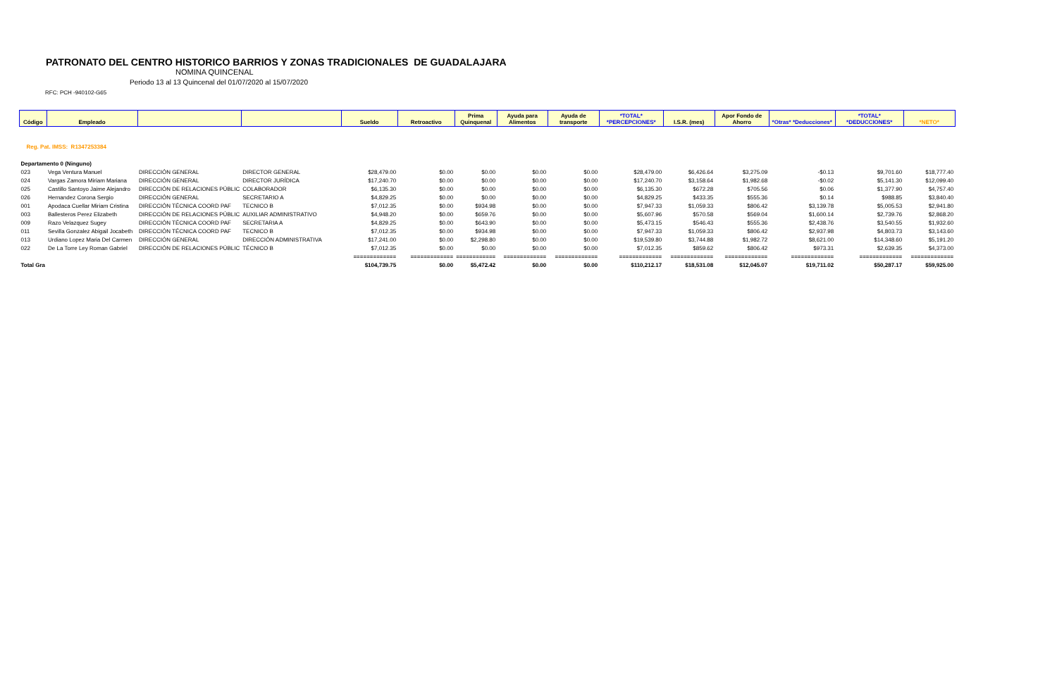PATRONATO DEL CENTRO HISTORICO BARRIOS Y ZONAS TRADICIONALES DE GUADALAJARA
NOMINA QUINCENAL
Periodo 13 al 13 Quincenal del 01/07/2020 al 15/07/2020
RFC: PCH -940102-G65
| Código | Empleado | | | Sueldo | Retroactivo | Prima Quinquenal | Ayuda para Alimentos | Ayuda de transporte | *TOTAL* *PERCEPCIONES* | I.S.R. (mes) | Apor Fondo de Ahorro | *Otras* *Deducciones* | *TOTAL* *DEDUCCIONES* | *NETO* |
| --- | --- | --- | --- | --- | --- | --- | --- | --- | --- | --- | --- | --- | --- | --- |
| Reg. Pat. IMSS: R1347253384 | | | | | | | | | | | | | | |
| Departamento 0 (Ninguno) | | | | | | | | | | | | | | |
| 023 | Vega Ventura Manuel | DIRECCIÓN GENERAL | DIRECTOR GENERAL | $28,479.00 | $0.00 | $0.00 | $0.00 | $0.00 | $28,479.00 | $6,426.64 | $3,275.09 | -$0.13 | $9,701.60 | $18,777.40 |
| 024 | Vargas Zamora Miriam Mariana | DIRECCIÓN GENERAL | DIRECTOR JURÍDICA | $17,240.70 | $0.00 | $0.00 | $0.00 | $0.00 | $17,240.70 | $3,158.64 | $1,982.68 | -$0.02 | $5,141.30 | $12,099.40 |
| 025 | Castillo Santoyo Jaime Alejandro | DIRECCIÓN DE RELACIONES PÚBLIC | COLABORADOR | $6,135.30 | $0.00 | $0.00 | $0.00 | $0.00 | $6,135.30 | $672.28 | $705.56 | $0.06 | $1,377.90 | $4,757.40 |
| 026 | Hernandez Corona Sergio | DIRECCIÓN GENERAL | SECRETARIO A | $4,829.25 | $0.00 | $0.00 | $0.00 | $0.00 | $4,829.25 | $433.35 | $555.36 | $0.14 | $988.85 | $3,840.40 |
| 001 | Apodaca Cuellar Miriam Cristina | DIRECCIÓN TÉCNICA COORD PAF | TECNICO B | $7,012.35 | $0.00 | $934.98 | $0.00 | $0.00 | $7,947.33 | $1,059.33 | $806.42 | $3,139.78 | $5,005.53 | $2,941.80 |
| 003 | Ballesteros Perez Elizabeth | DIRECCIÓN DE RELACIONES PÚBLIC | AUXILIAR ADMINISTRATIVO | $4,948.20 | $0.00 | $659.76 | $0.00 | $0.00 | $5,607.96 | $570.58 | $569.04 | $1,600.14 | $2,739.76 | $2,868.20 |
| 009 | Razo Velazquez Sugey | DIRECCIÓN TÉCNICA COORD PAF | SECRETARIA A | $4,829.25 | $0.00 | $643.90 | $0.00 | $0.00 | $5,473.15 | $546.43 | $555.36 | $2,438.76 | $3,540.55 | $1,932.60 |
| 011 | Sevilla Gonzalez Abigail Jocabeth | DIRECCIÓN TÉCNICA COORD PAF | TECNICO B | $7,012.35 | $0.00 | $934.98 | $0.00 | $0.00 | $7,947.33 | $1,059.33 | $806.42 | $2,937.98 | $4,803.73 | $3,143.60 |
| 013 | Urdiano Lopez Maria Del Carmen | DIRECCIÓN GENERAL | DIRECCIÓN ADMINISTRATIVA | $17,241.00 | $0.00 | $2,298.80 | $0.00 | $0.00 | $19,539.80 | $3,744.88 | $1,982.72 | $8,621.00 | $14,348.60 | $5,191.20 |
| 022 | De La Torre Ley Roman Gabriel | DIRECCIÓN DE RELACIONES PÚBLIC | TÉCNICO B | $7,012.35 | $0.00 | $0.00 | $0.00 | $0.00 | $7,012.35 | $859.62 | $806.42 | $973.31 | $2,639.35 | $4,373.00 |
| | | | | ============= | ============= | ============ | ============= | ============= | ============= | ============= | ============= | ============= | ============= | ============= |
| Total Gra | | | | $104,739.75 | $0.00 | $5,472.42 | $0.00 | $0.00 | $110,212.17 | $18,531.08 | $12,045.07 | $19,711.02 | $50,287.17 | $59,925.00 |